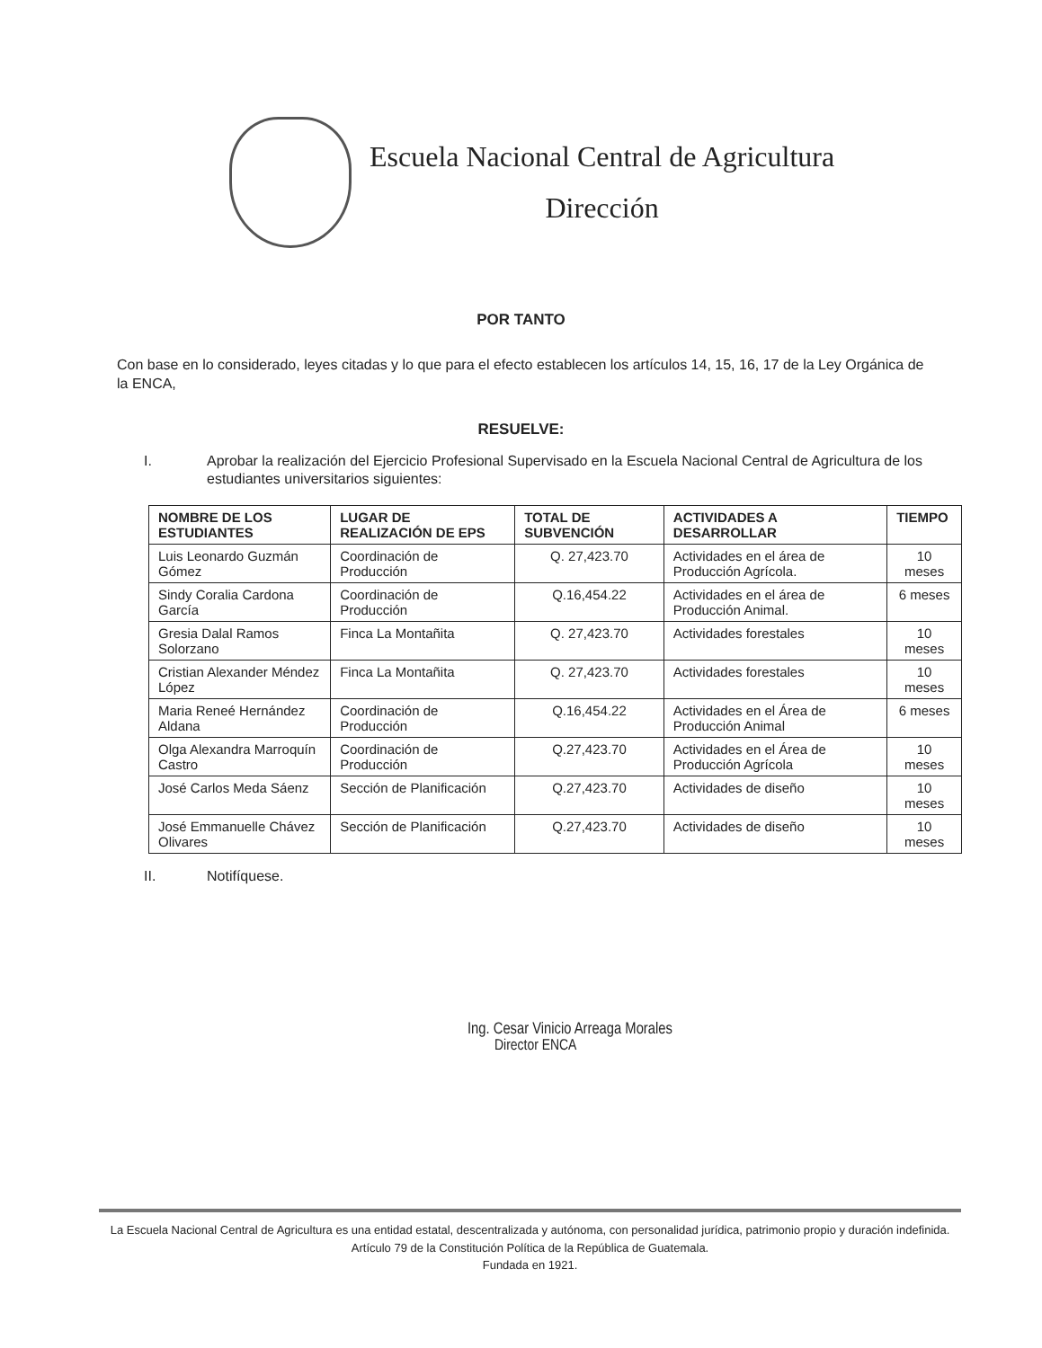Escuela Nacional Central de Agricultura
Dirección
POR TANTO
Con base en lo considerado, leyes citadas y lo que para el efecto establecen los artículos 14, 15, 16, 17 de la Ley Orgánica de la ENCA,
RESUELVE:
I. Aprobar la realización del Ejercicio Profesional Supervisado en la Escuela Nacional Central de Agricultura de los estudiantes universitarios siguientes:
| NOMBRE DE LOS ESTUDIANTES | LUGAR DE REALIZACIÓN DE EPS | TOTAL DE SUBVENCIÓN | ACTIVIDADES A DESARROLLAR | TIEMPO |
| --- | --- | --- | --- | --- |
| Luis Leonardo Guzmán Gómez | Coordinación de Producción | Q. 27,423.70 | Actividades en el área de Producción Agrícola. | 10 meses |
| Sindy Coralia Cardona García | Coordinación de Producción | Q.16,454.22 | Actividades en el área de Producción Animal. | 6 meses |
| Gresia Dalal Ramos Solorzano | Finca La Montañita | Q. 27,423.70 | Actividades forestales | 10 meses |
| Cristian Alexander Méndez López | Finca La Montañita | Q. 27,423.70 | Actividades forestales | 10 meses |
| Maria Reneé Hernández Aldana | Coordinación de Producción | Q.16,454.22 | Actividades en el Área de Producción Animal | 6 meses |
| Olga Alexandra Marroquín Castro | Coordinación de Producción | Q.27,423.70 | Actividades en el Área de Producción Agrícola | 10 meses |
| José Carlos Meda Sáenz | Sección de Planificación | Q.27,423.70 | Actividades de diseño | 10 meses |
| José Emmanuelle Chávez Olivares | Sección de Planificación | Q.27,423.70 | Actividades de diseño | 10 meses |
II. Notifíquese.
Ing. Cesar Vinicio Arreaga Morales
Director ENCA
La Escuela Nacional Central de Agricultura es una entidad estatal, descentralizada y autónoma, con personalidad jurídica, patrimonio propio y duración indefinida. Artículo 79 de la Constitución Política de la República de Guatemala.
Fundada en 1921.